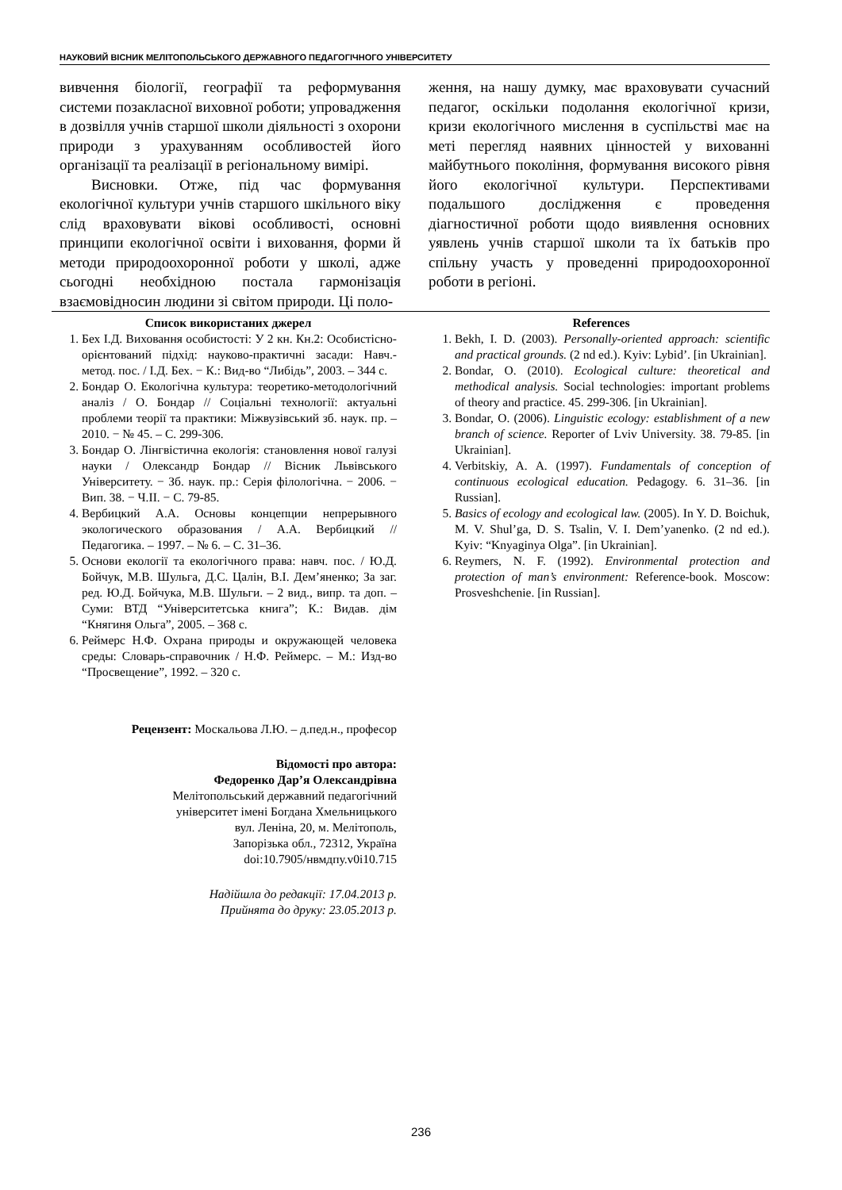НАУКОВИЙ ВІСНИК МЕЛІТОПОЛЬСЬКОГО ДЕРЖАВНОГО ПЕДАГОГІЧНОГО УНІВЕРСИТЕТУ
вивчення біології, географії та реформування системи позакласної виховної роботи; упровадження в дозвілля учнів старшої школи діяльності з охорони природи з урахуванням особливостей його організації та реалізації в регіональному вимірі.
Висновки. Отже, під час формування екологічної культури учнів старшого шкільного віку слід враховувати вікові особливості, основні принципи екологічної освіти і виховання, форми й методи природоохоронної роботи у школі, адже сьогодні необхідною постала гармонізація взаємовідносин людини зі світом природи. Ці поло-
ження, на нашу думку, має враховувати сучасний педагог, оскільки подолання екологічної кризи, кризи екологічного мислення в суспільстві має на меті перегляд наявних цінностей у вихованні майбутнього покоління, формування високого рівня його екологічної культури. Перспективами подальшого дослідження є проведення діагностичної роботи щодо виявлення основних уявлень учнів старшої школи та їх батьків про спільну участь у проведенні природоохоронної роботи в регіоні.
Список використаних джерел
1. Бех І.Д. Виховання особистості: У 2 кн. Кн.2: Особистісно-орієнтований підхід: науково-практичні засади: Навч.-метод. пос. / І.Д. Бех. − К.: Вид-во “Либідь”, 2003. – 344 с.
2. Бондар О. Екологічна культура: теоретико-методологічний аналіз / О. Бондар // Соціальні технології: актуальні проблеми теорії та практики: Міжвузівський зб. наук. пр. – 2010. − № 45. – С. 299-306.
3. Бондар О. Лінгвістична екологія: становлення нової галузі науки / Олександр Бондар // Вісник Львівського Університету. − Зб. наук. пр.: Серія філологічна. − 2006. − Вип. 38. − Ч.ІІ. − С. 79-85.
4. Вербицкий А.А. Основы концепции непрерывного экологического образования / А.А. Вербицкий // Педагогика. – 1997. – № 6. – С. 31–36.
5. Основи екології та екологічного права: навч. пос. / Ю.Д. Бойчук, М.В. Шульга, Д.С. Цалін, В.І. Дем’яненко; За заг. ред. Ю.Д. Бойчука, М.В. Шульги. – 2 вид., випр. та доп. – Суми: ВТД “Університетська книга”; К.: Видав. дім “Княгиня Ольга”, 2005. – 368 с.
6. Реймерс Н.Ф. Охрана природы и окружающей человека среды: Словарь-справочник / Н.Ф. Реймерс. – М.: Изд-во “Просвещение”, 1992. – 320 с.
Рецензент: Москальова Л.Ю. – д.пед.н., професор
Відомості про автора:
Федоренко Дар’я Олександрівна
Мелітопольський державний педагогічний
університет імені Богдана Хмельницького
вул. Леніна, 20, м. Мелітополь,
Запорізька обл., 72312, Україна
doi:10.7905/нвмдпу.v0i10.715
Надійшла до редакції: 17.04.2013 р.
Прийнята до друку: 23.05.2013 р.
References
1. Bekh, I. D. (2003). Personally-oriented approach: scientific and practical grounds. (2 nd ed.). Kyiv: Lybid’. [in Ukrainian].
2. Bondar, O. (2010). Ecological culture: theoretical and methodical analysis. Social technologies: important problems of theory and practice. 45. 299-306. [in Ukrainian].
3. Bondar, O. (2006). Linguistic ecology: establishment of a new branch of science. Reporter of Lviv University. 38. 79-85. [in Ukrainian].
4. Verbitskiy, A. A. (1997). Fundamentals of conception of continuous ecological education. Pedagogy. 6. 31–36. [in Russian].
5. Basics of ecology and ecological law. (2005). In Y. D. Boichuk, M. V. Shul’ga, D. S. Tsalin, V. I. Dem’yanenko. (2 nd ed.). Kyiv: “Knyaginya Olga”. [in Ukrainian].
6. Reymers, N. F. (1992). Environmental protection and protection of man’s environment: Reference-book. Moscow: Prosveshchenie. [in Russian].
236